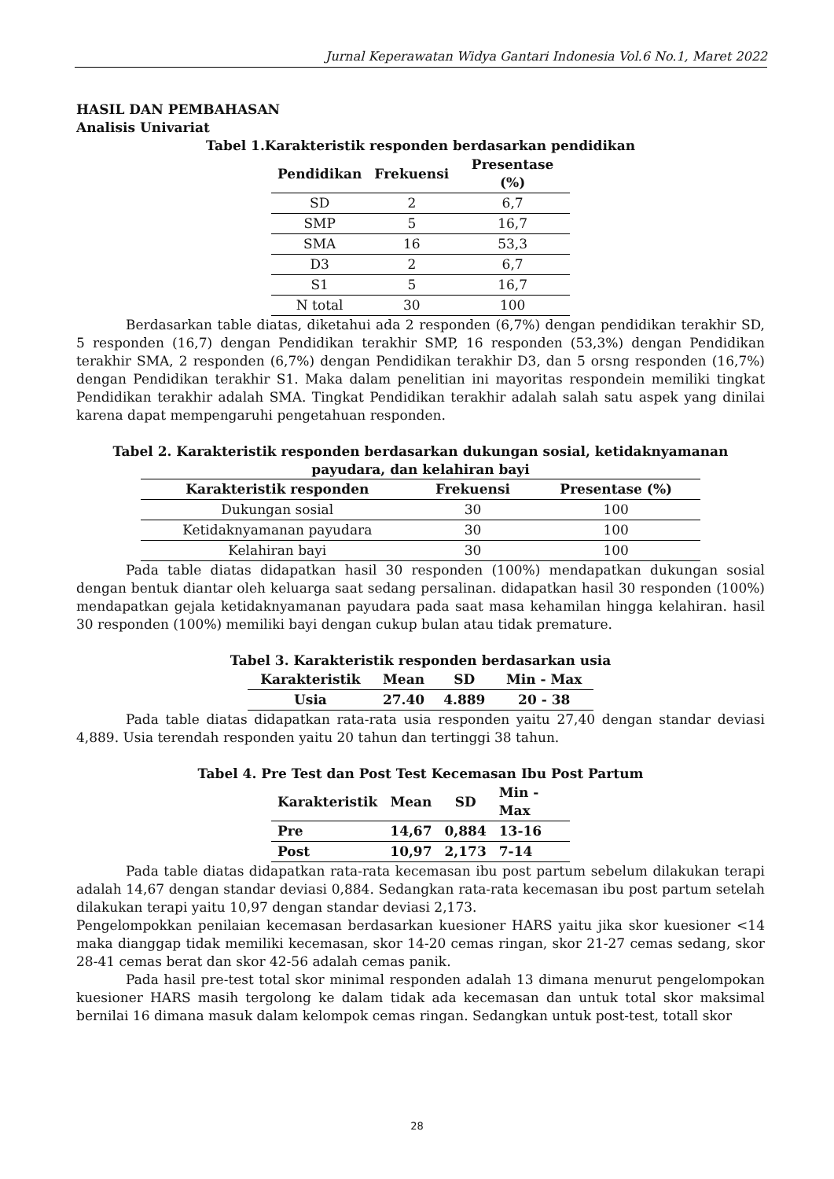Jurnal Keperawatan Widya Gantari Indonesia Vol.6 No.1, Maret 2022
HASIL DAN PEMBAHASAN
Analisis Univariat
Tabel 1.Karakteristik responden berdasarkan pendidikan
| Pendidikan | Frekuensi | Presentase (%) |
| --- | --- | --- |
| SD | 2 | 6,7 |
| SMP | 5 | 16,7 |
| SMA | 16 | 53,3 |
| D3 | 2 | 6,7 |
| S1 | 5 | 16,7 |
| N total | 30 | 100 |
Berdasarkan table diatas, diketahui ada 2 responden (6,7%) dengan pendidikan terakhir SD, 5 responden (16,7) dengan Pendidikan terakhir SMP, 16 responden (53,3%) dengan Pendidikan terakhir SMA, 2 responden (6,7%) dengan Pendidikan terakhir D3, dan 5 orsng responden (16,7%) dengan Pendidikan terakhir S1. Maka dalam penelitian ini mayoritas respondein memiliki tingkat Pendidikan terakhir adalah SMA. Tingkat Pendidikan terakhir adalah salah satu aspek yang dinilai karena dapat mempengaruhi pengetahuan responden.
Tabel 2. Karakteristik responden berdasarkan dukungan sosial, ketidaknyamanan payudara, dan kelahiran bayi
| Karakteristik responden | Frekuensi | Presentase (%) |
| --- | --- | --- |
| Dukungan sosial | 30 | 100 |
| Ketidaknyamanan payudara | 30 | 100 |
| Kelahiran bayi | 30 | 100 |
Pada table diatas didapatkan hasil 30 responden (100%) mendapatkan dukungan sosial dengan bentuk diantar oleh keluarga saat sedang persalinan. didapatkan hasil 30 responden (100%) mendapatkan gejala ketidaknyamanan payudara pada saat masa kehamilan hingga kelahiran. hasil 30 responden (100%) memiliki bayi dengan cukup bulan atau tidak premature.
Tabel 3. Karakteristik responden berdasarkan usia
| Karakteristik | Mean | SD | Min - Max |
| --- | --- | --- | --- |
| Usia | 27.40 | 4.889 | 20 - 38 |
Pada table diatas didapatkan rata-rata usia responden yaitu 27,40 dengan standar deviasi 4,889. Usia terendah responden yaitu 20 tahun dan tertinggi 38 tahun.
Tabel 4. Pre Test dan Post Test Kecemasan Ibu Post Partum
| Karakteristik | Mean | SD | Min - Max |
| --- | --- | --- | --- |
| Pre | 14,67 | 0,884 | 13-16 |
| Post | 10,97 | 2,173 | 7-14 |
Pada table diatas didapatkan rata-rata kecemasan ibu post partum sebelum dilakukan terapi adalah 14,67 dengan standar deviasi 0,884. Sedangkan rata-rata kecemasan ibu post partum setelah dilakukan terapi yaitu 10,97 dengan standar deviasi 2,173.
Pengelompokkan penilaian kecemasan berdasarkan kuesioner HARS yaitu jika skor kuesioner <14 maka dianggap tidak memiliki kecemasan, skor 14-20 cemas ringan, skor 21-27 cemas sedang, skor 28-41 cemas berat dan skor 42-56 adalah cemas panik.
Pada hasil pre-test total skor minimal responden adalah 13 dimana menurut pengelompokan kuesioner HARS masih tergolong ke dalam tidak ada kecemasan dan untuk total skor maksimal bernilai 16 dimana masuk dalam kelompok cemas ringan. Sedangkan untuk post-test, totall skor
28